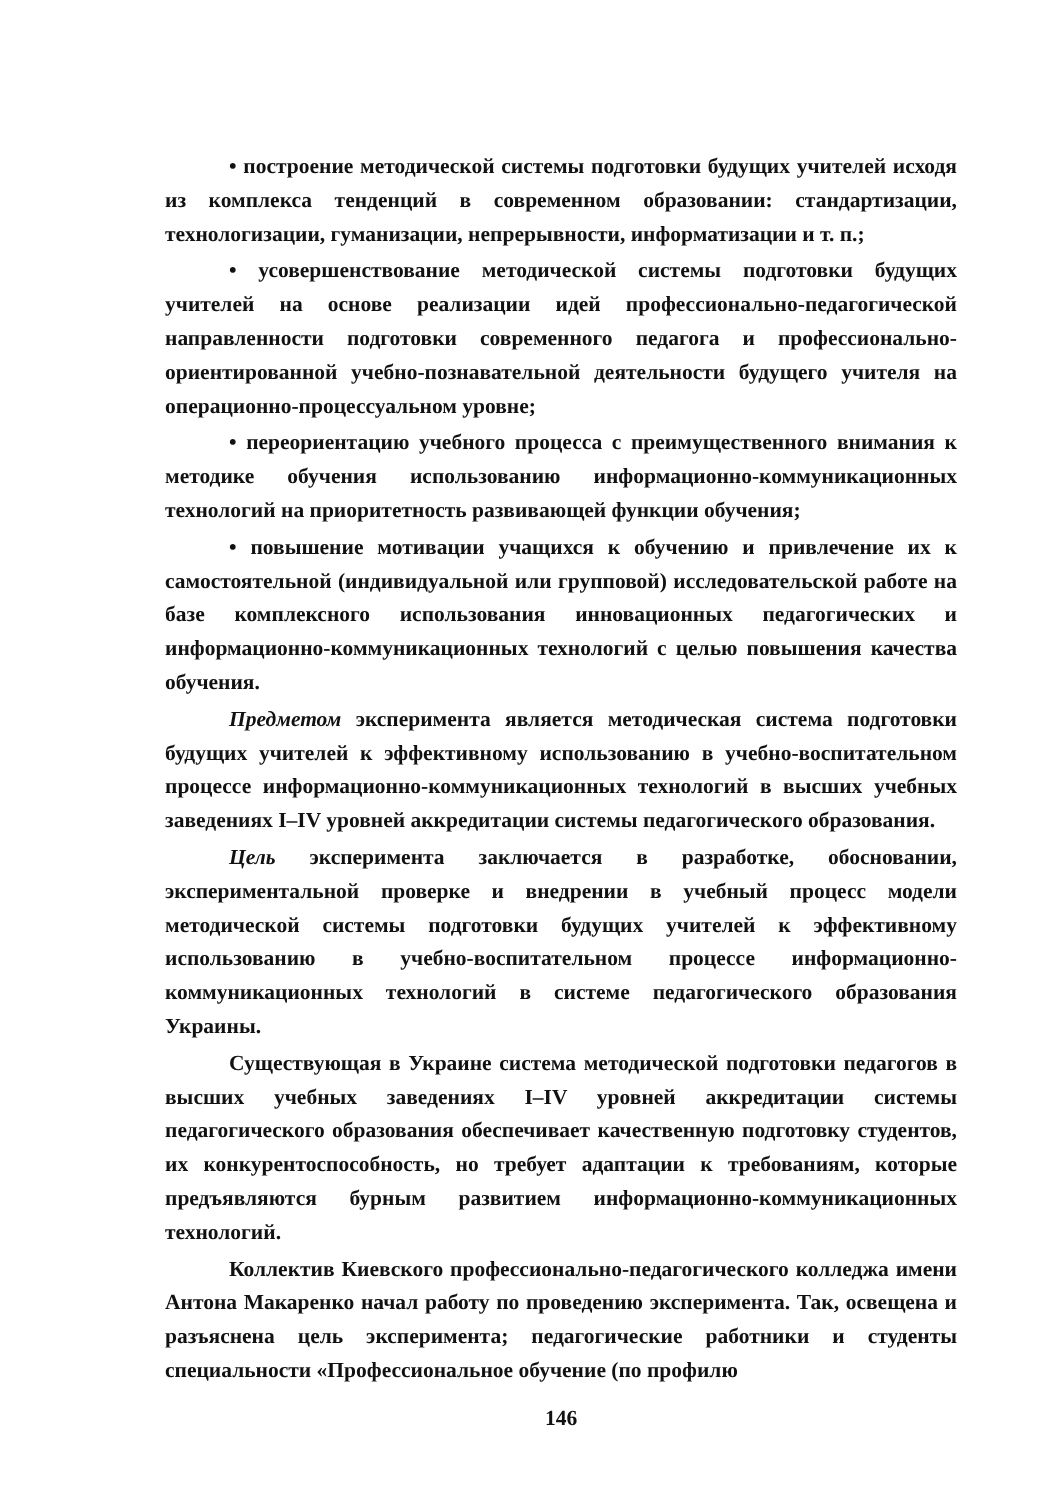• построение методической системы подготовки будущих учителей исходя из комплекса тенденций в современном образовании: стандартизации, технологизации, гуманизации, непрерывности, информатизации и т. п.;
• усовершенствование методической системы подготовки будущих учителей на основе реализации идей профессионально-педагогической направленности подготовки современного педагога и профессионально-ориентированной учебно-познавательной деятельности будущего учителя на операционно-процессуальном уровне;
• переориентацию учебного процесса с преимущественного внимания к методике обучения использованию информационно-коммуникационных технологий на приоритетность развивающей функции обучения;
• повышение мотивации учащихся к обучению и привлечение их к самостоятельной (индивидуальной или групповой) исследовательской работе на базе комплексного использования инновационных педагогических и информационно-коммуникационных технологий с целью повышения качества обучения.
Предметом эксперимента является методическая система подготовки будущих учителей к эффективному использованию в учебно-воспитательном процессе информационно-коммуникационных технологий в высших учебных заведениях I–IV уровней аккредитации системы педагогического образования.
Цель эксперимента заключается в разработке, обосновании, экспериментальной проверке и внедрении в учебный процесс модели методической системы подготовки будущих учителей к эффективному использованию в учебно-воспитательном процессе информационно-коммуникационных технологий в системе педагогического образования Украины.
Существующая в Украине система методической подготовки педагогов в высших учебных заведениях I–IV уровней аккредитации системы педагогического образования обеспечивает качественную подготовку студентов, их конкурентоспособность, но требует адаптации к требованиям, которые предъявляются бурным развитием информационно-коммуникационных технологий.
Коллектив Киевского профессионально-педагогического колледжа имени Антона Макаренко начал работу по проведению эксперимента. Так, освещена и разъяснена цель эксперимента; педагогические работники и студенты специальности «Профессиональное обучение (по профилю
146